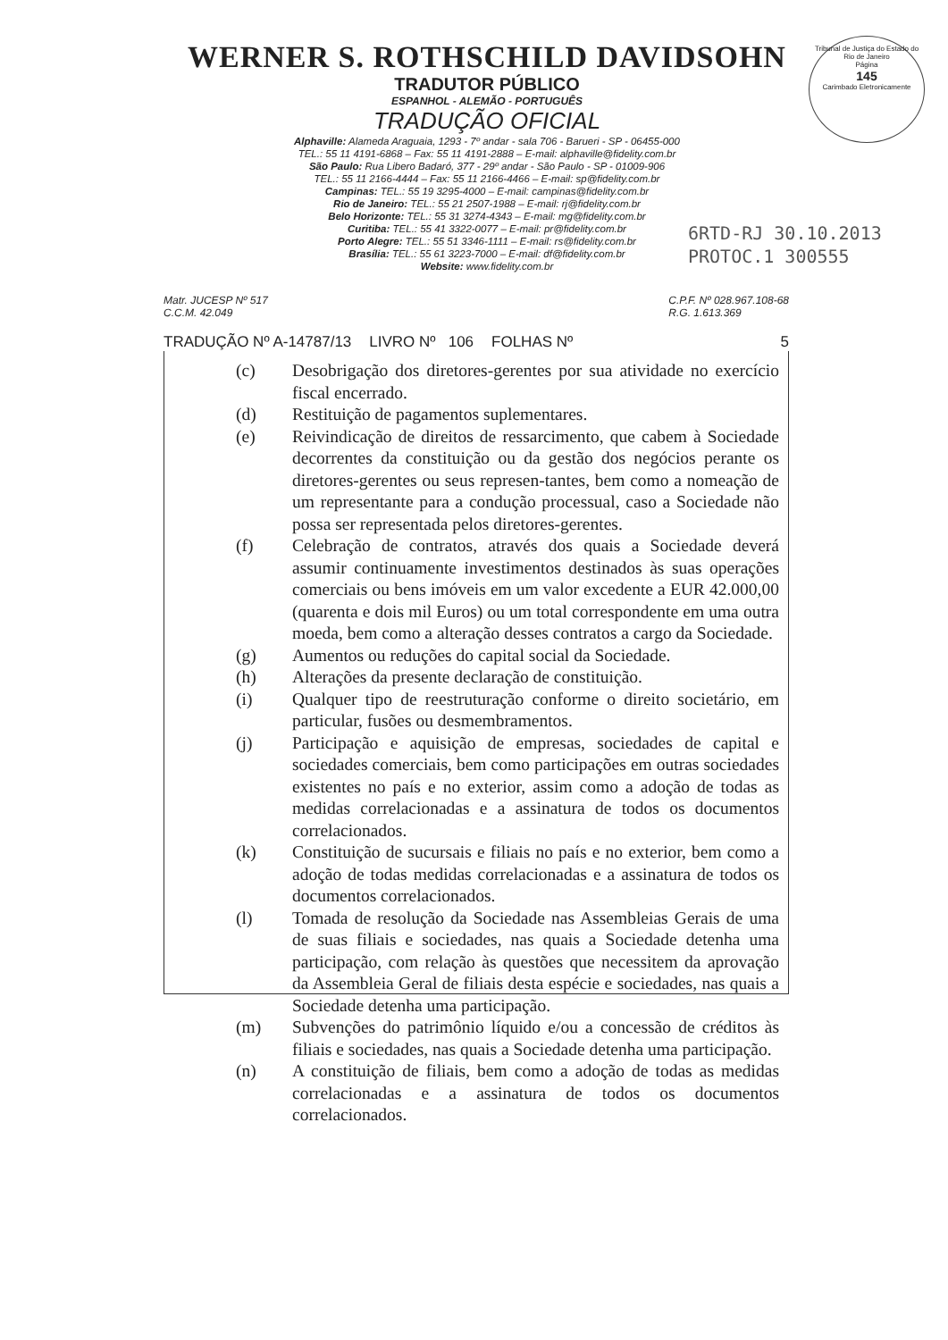Tribunal de Justiça do Estado do Rio de Janeiro
Página
145
Carimbado Eletronicamente
6RTD-RJ 30.10.2013
PROTOC.1 300555
WERNER S. ROTHSCHILD DAVIDSOHN
TRADUTOR PÚBLICO
ESPANHOL - ALEMÃO - PORTUGUÊS
TRADUÇÃO OFICIAL
Alphaville: Alameda Araguaia, 1293 - 7º andar - sala 706 - Barueri - SP - 06455-000
TEL.: 55 11 4191-6868 – Fax: 55 11 4191-2888 – E-mail: alphaville@fidelity.com.br
São Paulo: Rua Libero Badaró, 377 - 29º andar - São Paulo - SP - 01009-906
TEL.: 55 11 2166-4444 – Fax: 55 11 2166-4466 – E-mail: sp@fidelity.com.br
Campinas: TEL.: 55 19 3295-4000 – E-mail: campinas@fidelity.com.br
Rio de Janeiro: TEL.: 55 21 2507-1988 – E-mail: rj@fidelity.com.br
Belo Horizonte: TEL.: 55 31 3274-4343 – E-mail: mg@fidelity.com.br
Curitiba: TEL.: 55 41 3322-0077 – E-mail: pr@fidelity.com.br
Porto Alegre: TEL.: 55 51 3346-1111 – E-mail: rs@fidelity.com.br
Brasília: TEL.: 55 61 3223-7000 – E-mail: df@fidelity.com.br
Website: www.fidelity.com.br
Matr. JUCESP Nº 517
C.C.M. 42.049
C.P.F. Nº 028.967.108-68
R.G. 1.613.369
TRADUÇÃO Nº A-14787/13 LIVRO Nº 106 FOLHAS Nº 5
(c) Desobrigação dos diretores-gerentes por sua atividade no exercício fiscal encerrado.
(d) Restituição de pagamentos suplementares.
(e) Reivindicação de direitos de ressarcimento, que cabem à Sociedade decorrentes da constituição ou da gestão dos negócios perante os diretores-gerentes ou seus represen-tantes, bem como a nomeação de um representante para a condução processual, caso a Sociedade não possa ser representada pelos diretores-gerentes.
(f) Celebração de contratos, através dos quais a Sociedade deverá assumir continuamente investimentos destinados às suas operações comerciais ou bens imóveis em um valor excedente a EUR 42.000,00 (quarenta e dois mil Euros) ou um total correspondente em uma outra moeda, bem como a alteração desses contratos a cargo da Sociedade.
(g) Aumentos ou reduções do capital social da Sociedade.
(h) Alterações da presente declaração de constituição.
(i) Qualquer tipo de reestruturação conforme o direito societário, em particular, fusões ou desmembramentos.
(j) Participação e aquisição de empresas, sociedades de capital e sociedades comerciais, bem como participações em outras sociedades existentes no país e no exterior, assim como a adoção de todas as medidas correlacionadas e a assinatura de todos os documentos correlacionados.
(k) Constituição de sucursais e filiais no país e no exterior, bem como a adoção de todas medidas correlacionadas e a assinatura de todos os documentos correlacionados.
(l) Tomada de resolução da Sociedade nas Assembleias Gerais de uma de suas filiais e sociedades, nas quais a Sociedade detenha uma participação, com relação às questões que necessitem da aprovação da Assembleia Geral de filiais desta espécie e sociedades, nas quais a Sociedade detenha uma participação.
(m) Subvenções do patrimônio líquido e/ou a concessão de créditos às filiais e sociedades, nas quais a Sociedade detenha uma participação.
(n) A constituição de filiais, bem como a adoção de todas as medidas correlacionadas e a assinatura de todos os documentos correlacionados.